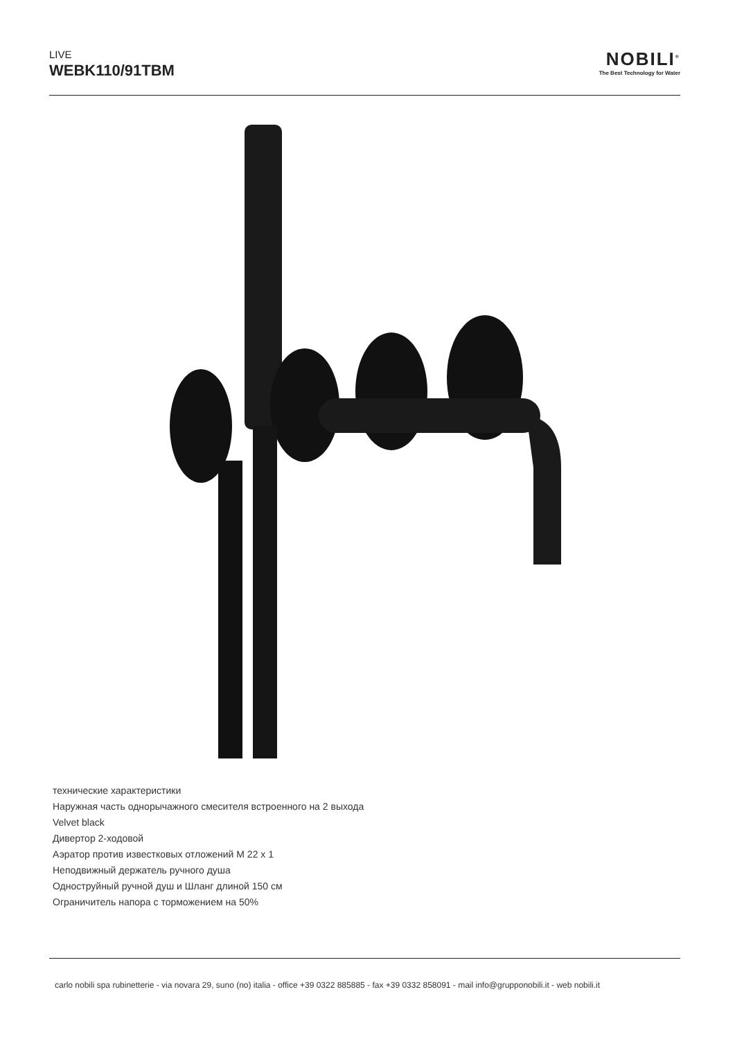LIVE
WEBK110/91TBM
NOBILI<sup>®</sup>
The Best Technology for Water
технические характеристики
Наружная часть однорычажного смесителя встроенного на 2 выхода
Velvet black
Дивертор 2-ходовой
Аэратор против известковых отложений M 22 x 1
Неподвижный держатель ручного душа
Одноструйный ручной душ и Шланг длиной 150 см
Ограничитель напора с торможением на 50%
carlo nobili spa rubinetterie - via novara 29, suno (no) italia - office +39 0322 885885 - fax +39 0332 858091 - mail info@grupponobili.it - web nobili.it